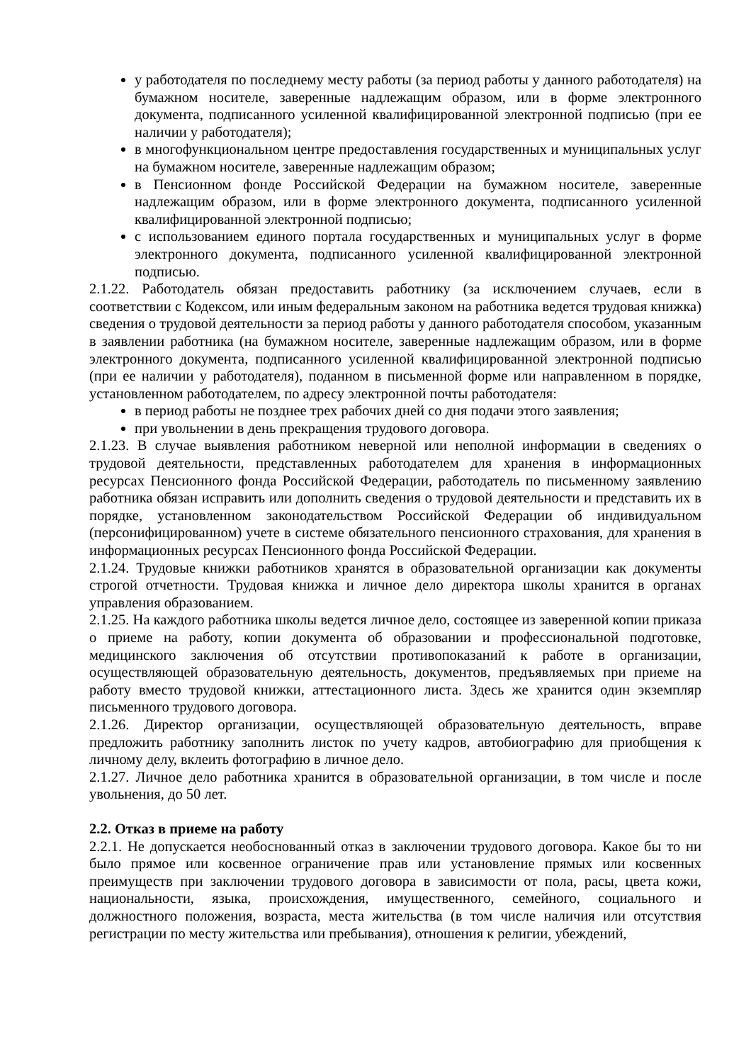у работодателя по последнему месту работы (за период работы у данного работодателя) на бумажном носителе, заверенные надлежащим образом, или в форме электронного документа, подписанного усиленной квалифицированной электронной подписью (при ее наличии у работодателя);
в многофункциональном центре предоставления государственных и муниципальных услуг на бумажном носителе, заверенные надлежащим образом;
в Пенсионном фонде Российской Федерации на бумажном носителе, заверенные надлежащим образом, или в форме электронного документа, подписанного усиленной квалифицированной электронной подписью;
с использованием единого портала государственных и муниципальных услуг в форме электронного документа, подписанного усиленной квалифицированной электронной подписью.
2.1.22. Работодатель обязан предоставить работнику (за исключением случаев, если в соответствии с Кодексом, или иным федеральным законом на работника ведется трудовая книжка) сведения о трудовой деятельности за период работы у данного работодателя способом, указанным в заявлении работника (на бумажном носителе, заверенные надлежащим образом, или в форме электронного документа, подписанного усиленной квалифицированной электронной подписью (при ее наличии у работодателя), поданном в письменной форме или направленном в порядке, установленном работодателем, по адресу электронной почты работодателя:
в период работы не позднее трех рабочих дней со дня подачи этого заявления;
при увольнении в день прекращения трудового договора.
2.1.23. В случае выявления работником неверной или неполной информации в сведениях о трудовой деятельности, представленных работодателем для хранения в информационных ресурсах Пенсионного фонда Российской Федерации, работодатель по письменному заявлению работника обязан исправить или дополнить сведения о трудовой деятельности и представить их в порядке, установленном законодательством Российской Федерации об индивидуальном (персонифицированном) учете в системе обязательного пенсионного страхования, для хранения в информационных ресурсах Пенсионного фонда Российской Федерации.
2.1.24. Трудовые книжки работников хранятся в образовательной организации как документы строгой отчетности. Трудовая книжка и личное дело директора школы хранится в органах управления образованием.
2.1.25. На каждого работника школы ведется личное дело, состоящее из заверенной копии приказа о приеме на работу, копии документа об образовании и профессиональной подготовке, медицинского заключения об отсутствии противопоказаний к работе в организации, осуществляющей образовательную деятельность, документов, предъявляемых при приеме на работу вместо трудовой книжки, аттестационного листа. Здесь же хранится один экземпляр письменного трудового договора.
2.1.26. Директор организации, осуществляющей образовательную деятельность, вправе предложить работнику заполнить листок по учету кадров, автобиографию для приобщения к личному делу, вклеить фотографию в личное дело.
2.1.27. Личное дело работника хранится в образовательной организации, в том числе и после увольнения, до 50 лет.
2.2. Отказ в приеме на работу
2.2.1. Не допускается необоснованный отказ в заключении трудового договора. Какое бы то ни было прямое или косвенное ограничение прав или установление прямых или косвенных преимуществ при заключении трудового договора в зависимости от пола, расы, цвета кожи, национальности, языка, происхождения, имущественного, семейного, социального и должностного положения, возраста, места жительства (в том числе наличия или отсутствия регистрации по месту жительства или пребывания), отношения к религии, убеждений,